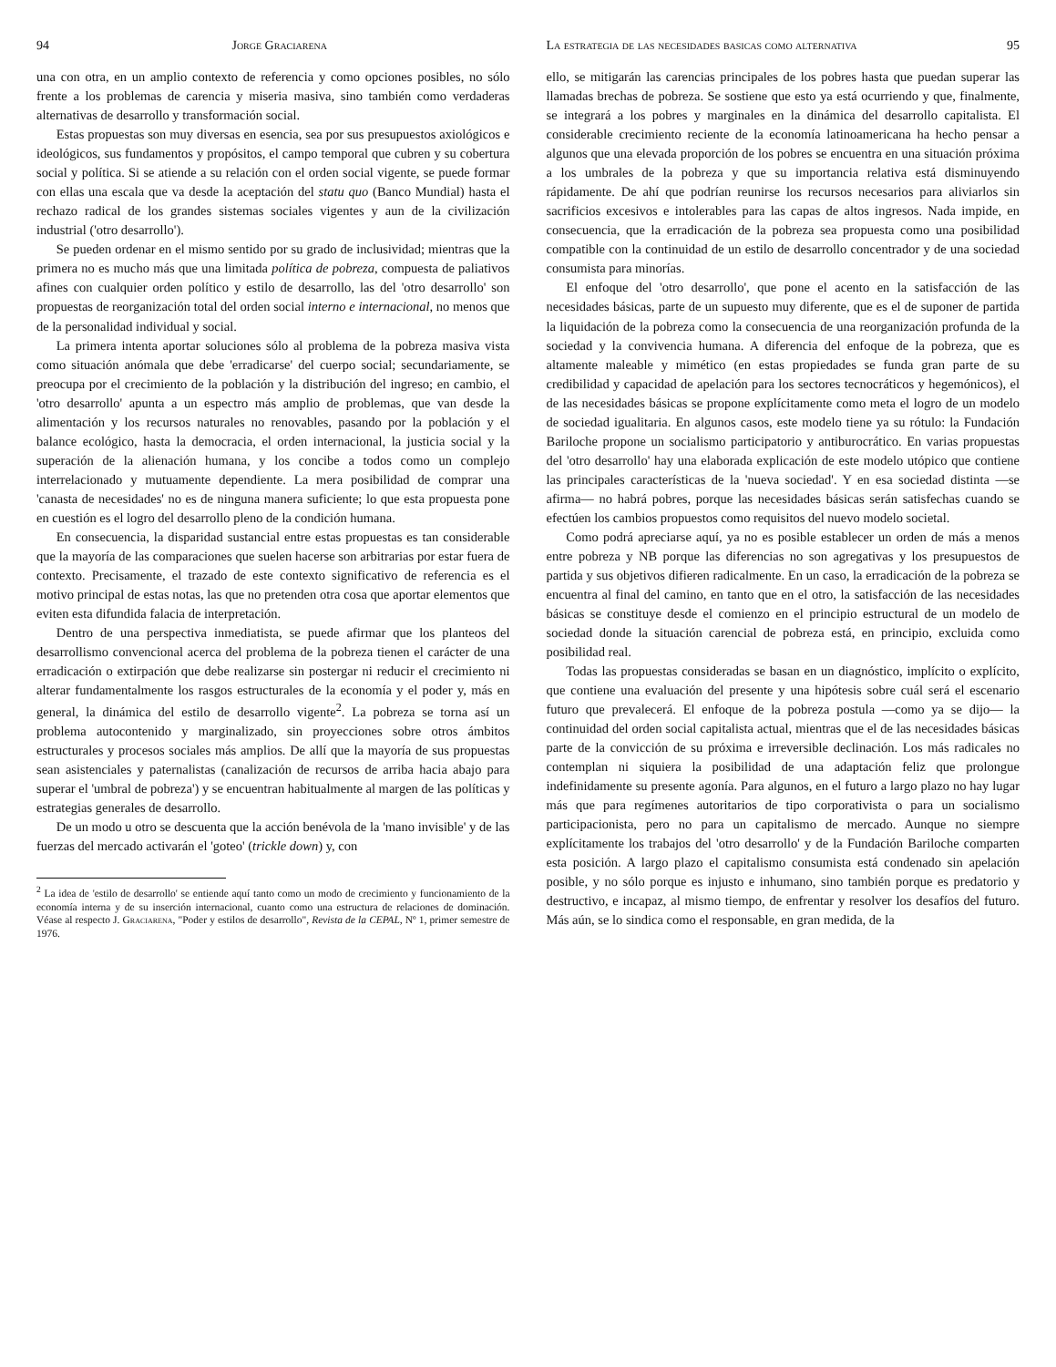94 Jorge Graciarena
una con otra, en un amplio contexto de referencia y como opciones posibles, no sólo frente a los problemas de carencia y miseria masiva, sino también como verdaderas alternativas de desarrollo y transformación social.
Estas propuestas son muy diversas en esencia, sea por sus presupuestos axiológicos e ideológicos, sus fundamentos y propósitos, el campo temporal que cubren y su cobertura social y política. Si se atiende a su relación con el orden social vigente, se puede formar con ellas una escala que va desde la aceptación del statu quo (Banco Mundial) hasta el rechazo radical de los grandes sistemas sociales vigentes y aun de la civilización industrial ('otro desarrollo').
Se pueden ordenar en el mismo sentido por su grado de inclusividad; mientras que la primera no es mucho más que una limitada política de pobreza, compuesta de paliativos afines con cualquier orden político y estilo de desarrollo, las del 'otro desarrollo' son propuestas de reorganización total del orden social interno e internacional, no menos que de la personalidad individual y social.
La primera intenta aportar soluciones sólo al problema de la pobreza masiva vista como situación anómala que debe 'erradicarse' del cuerpo social; secundariamente, se preocupa por el crecimiento de la población y la distribución del ingreso; en cambio, el 'otro desarrollo' apunta a un espectro más amplio de problemas, que van desde la alimentación y los recursos naturales no renovables, pasando por la población y el balance ecológico, hasta la democracia, el orden internacional, la justicia social y la superación de la alienación humana, y los concibe a todos como un complejo interrelacionado y mutuamente dependiente. La mera posibilidad de comprar una 'canasta de necesidades' no es de ninguna manera suficiente; lo que esta propuesta pone en cuestión es el logro del desarrollo pleno de la condición humana.
En consecuencia, la disparidad sustancial entre estas propuestas es tan considerable que la mayoría de las comparaciones que suelen hacerse son arbitrarias por estar fuera de contexto. Precisamente, el trazado de este contexto significativo de referencia es el motivo principal de estas notas, las que no pretenden otra cosa que aportar elementos que eviten esta difundida falacia de interpretación.
Dentro de una perspectiva inmediatista, se puede afirmar que los planteos del desarrollismo convencional acerca del problema de la pobreza tienen el carácter de una erradicación o extirpación que debe realizarse sin postergar ni reducir el crecimiento ni alterar fundamentalmente los rasgos estructurales de la economía y el poder y, más en general, la dinámica del estilo de desarrollo vigente<sup>2</sup>. La pobreza se torna así un problema autocontenido y marginalizado, sin proyecciones sobre otros ámbitos estructurales y procesos sociales más amplios. De allí que la mayoría de sus propuestas sean asistenciales y paternalistas (canalización de recursos de arriba hacia abajo para superar el 'umbral de pobreza') y se encuentran habitualmente al margen de las políticas y estrategias generales de desarrollo.
De un modo u otro se descuenta que la acción benévola de la 'mano invisible' y de las fuerzas del mercado activarán el 'goteo' (trickle down) y, con
<sup>2</sup> La idea de 'estilo de desarrollo' se entiende aquí tanto como un modo de crecimiento y funcionamiento de la economía interna y de su inserción internacional, cuanto como una estructura de relaciones de dominación. Véase al respecto J. Graciarena, "Poder y estilos de desarrollo", Revista de la CEPAL, Nº 1, primer semestre de 1976.
La estrategia de las necesidades basicas como alternativa 95
ello, se mitigarán las carencias principales de los pobres hasta que puedan superar las llamadas brechas de pobreza. Se sostiene que esto ya está ocurriendo y que, finalmente, se integrará a los pobres y marginales en la dinámica del desarrollo capitalista. El considerable crecimiento reciente de la economía latinoamericana ha hecho pensar a algunos que una elevada proporción de los pobres se encuentra en una situación próxima a los umbrales de la pobreza y que su importancia relativa está disminuyendo rápidamente. De ahí que podrían reunirse los recursos necesarios para aliviarlos sin sacrificios excesivos e intolerables para las capas de altos ingresos. Nada impide, en consecuencia, que la erradicación de la pobreza sea propuesta como una posibilidad compatible con la continuidad de un estilo de desarrollo concentrador y de una sociedad consumista para minorías.
El enfoque del 'otro desarrollo', que pone el acento en la satisfacción de las necesidades básicas, parte de un supuesto muy diferente, que es el de suponer de partida la liquidación de la pobreza como la consecuencia de una reorganización profunda de la sociedad y la convivencia humana. A diferencia del enfoque de la pobreza, que es altamente maleable y mimético (en estas propiedades se funda gran parte de su credibilidad y capacidad de apelación para los sectores tecnocráticos y hegemónicos), el de las necesidades básicas se propone explícitamente como meta el logro de un modelo de sociedad igualitaria. En algunos casos, este modelo tiene ya su rótulo: la Fundación Bariloche propone un socialismo participatorio y antiburocrático. En varias propuestas del 'otro desarrollo' hay una elaborada explicación de este modelo utópico que contiene las principales características de la 'nueva sociedad'. Y en esa sociedad distinta —se afirma— no habrá pobres, porque las necesidades básicas serán satisfechas cuando se efectúen los cambios propuestos como requisitos del nuevo modelo societal.
Como podrá apreciarse aquí, ya no es posible establecer un orden de más a menos entre pobreza y NB porque las diferencias no son agregativas y los presupuestos de partida y sus objetivos difieren radicalmente. En un caso, la erradicación de la pobreza se encuentra al final del camino, en tanto que en el otro, la satisfacción de las necesidades básicas se constituye desde el comienzo en el principio estructural de un modelo de sociedad donde la situación carencial de pobreza está, en principio, excluida como posibilidad real.
Todas las propuestas consideradas se basan en un diagnóstico, implícito o explícito, que contiene una evaluación del presente y una hipótesis sobre cuál será el escenario futuro que prevalecerá. El enfoque de la pobreza postula —como ya se dijo— la continuidad del orden social capitalista actual, mientras que el de las necesidades básicas parte de la convicción de su próxima e irreversible declinación. Los más radicales no contemplan ni siquiera la posibilidad de una adaptación feliz que prolongue indefinidamente su presente agonía. Para algunos, en el futuro a largo plazo no hay lugar más que para regímenes autoritarios de tipo corporativista o para un socialismo participacionista, pero no para un capitalismo de mercado. Aunque no siempre explícitamente los trabajos del 'otro desarrollo' y de la Fundación Bariloche comparten esta posición. A largo plazo el capitalismo consumista está condenado sin apelación posible, y no sólo porque es injusto e inhumano, sino también porque es predatorio y destructivo, e incapaz, al mismo tiempo, de enfrentar y resolver los desafíos del futuro. Más aún, se lo sindica como el responsable, en gran medida, de la